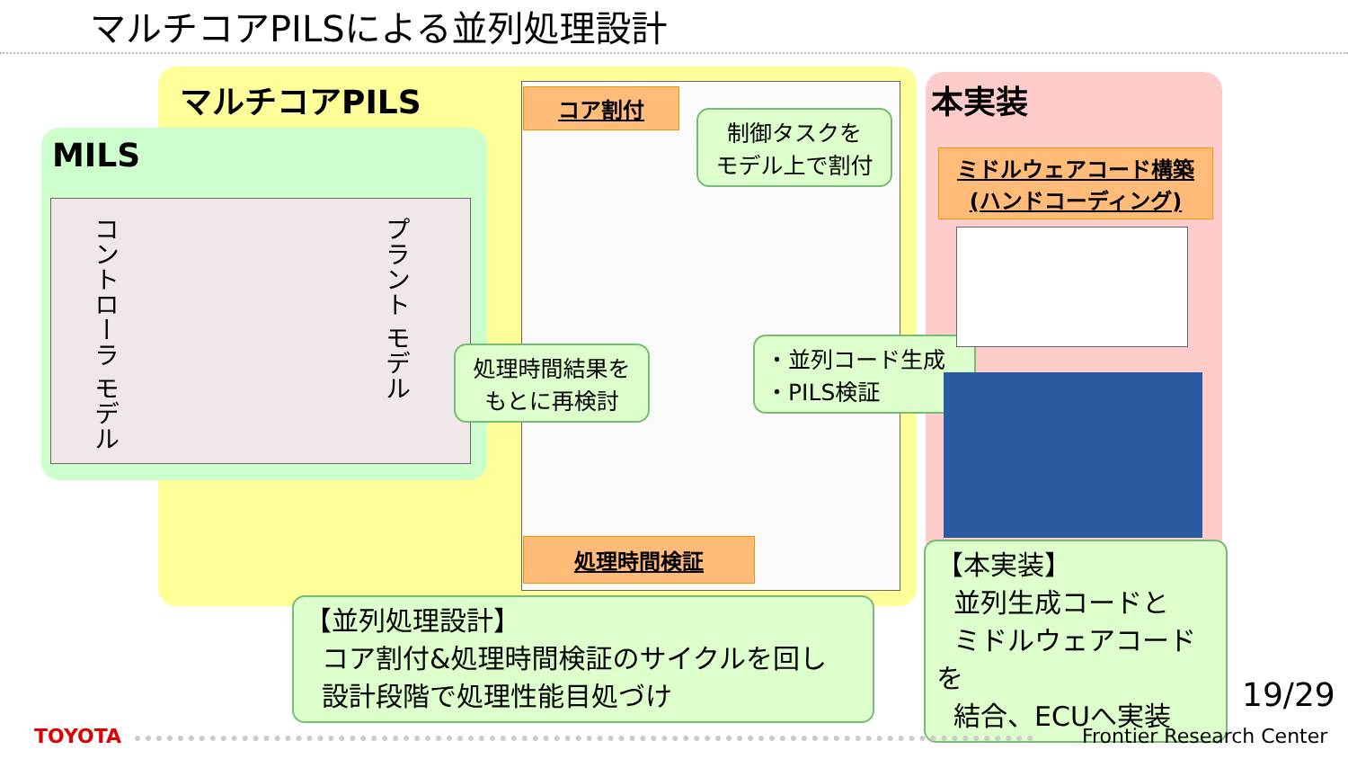マルチコアPILSによる並列処理設計
マルチコアPILS
MILS
コントローラ モデル
プラント モデル
本実装
コア割付
制御タスクを
モデル上で割付
処理時間結果を
もとに再検討
・並列コード生成
・PILS検証
処理時間検証
ミドルウェアコード構築
(ハンドコーディング)
【並列処理設計】
コア割付&処理時間検証のサイクルを回し
設計段階で処理性能目処づけ
【本実装】
並列生成コードと
ミドルウェアコードを
結合、ECUへ実装
19/29
TOYOTA Frontier Research Center